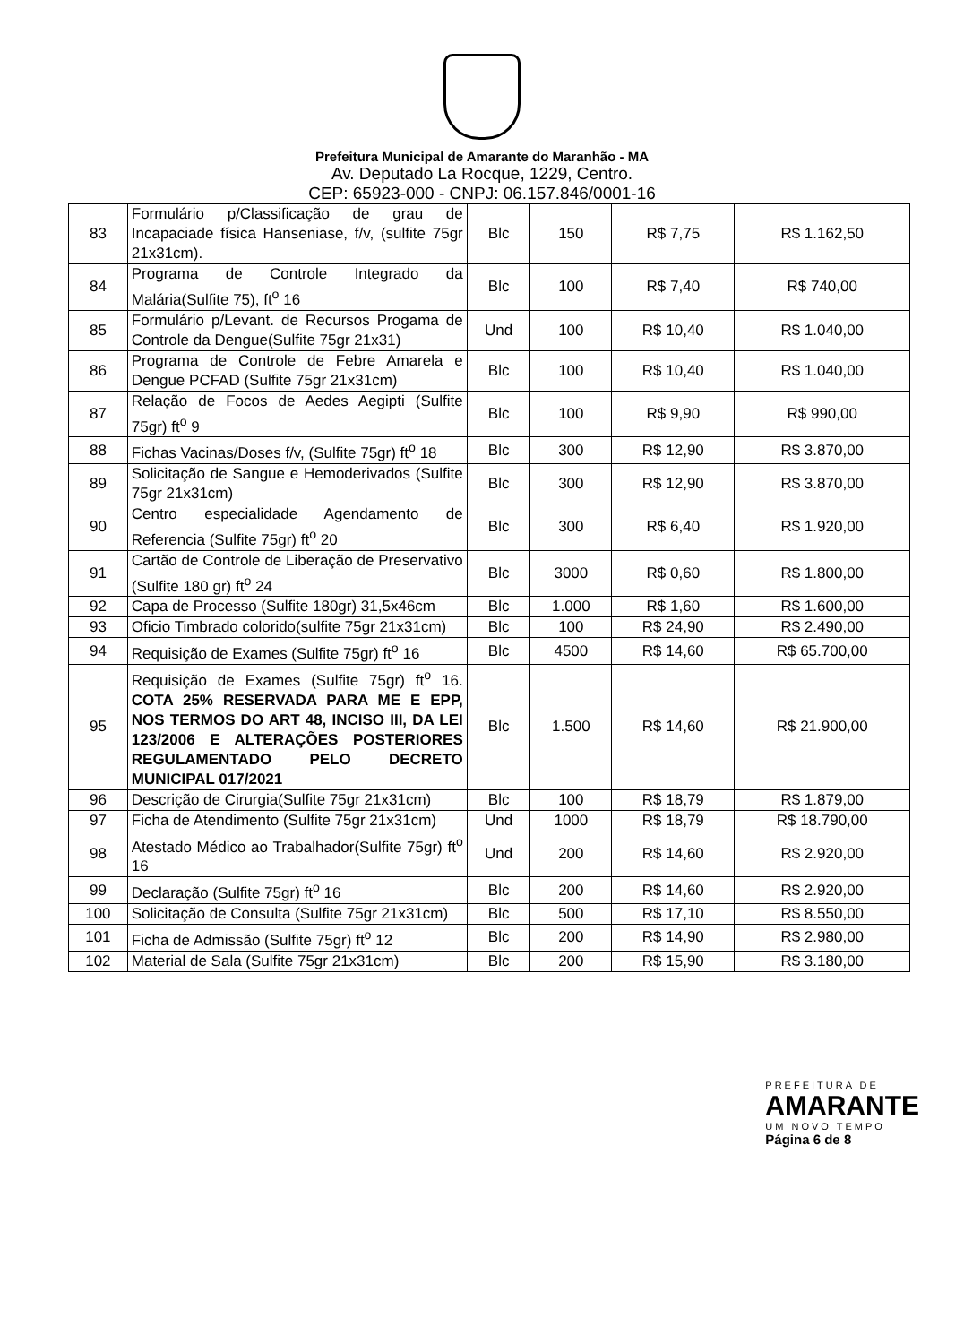Prefeitura Municipal de Amarante do Maranhão - MA
Av. Deputado La Rocque, 1229, Centro.
CEP: 65923-000 - CNPJ: 06.157.846/0001-16
| 83 | Formulário p/Classificação de grau de Incapaciade física Hanseniase, f/v, (sulfite 75gr 21x31cm). | Blc | 150 | R$ 7,75 | R$ 1.162,50 |
| 84 | Programa de Controle Integrado da Malária(Sulfite 75), ft<sup>o</sup> 16 | Blc | 100 | R$ 7,40 | R$ 740,00 |
| 85 | Formulário p/Levant. de Recursos Progama de Controle da Dengue(Sulfite 75gr 21x31) | Und | 100 | R$ 10,40 | R$ 1.040,00 |
| 86 | Programa de Controle de Febre Amarela e Dengue PCFAD (Sulfite 75gr 21x31cm) | Blc | 100 | R$ 10,40 | R$ 1.040,00 |
| 87 | Relação de Focos de Aedes Aegipti (Sulfite 75gr) ft<sup>o</sup> 9 | Blc | 100 | R$ 9,90 | R$ 990,00 |
| 88 | Fichas Vacinas/Doses f/v, (Sulfite 75gr) ft<sup>o</sup> 18 | Blc | 300 | R$ 12,90 | R$ 3.870,00 |
| 89 | Solicitação de Sangue e Hemoderivados (Sulfite 75gr 21x31cm) | Blc | 300 | R$ 12,90 | R$ 3.870,00 |
| 90 | Centro especialidade Agendamento de Referencia (Sulfite 75gr) ft<sup>o</sup> 20 | Blc | 300 | R$ 6,40 | R$ 1.920,00 |
| 91 | Cartão de Controle de Liberação de Preservativo (Sulfite 180 gr) ft<sup>o</sup> 24 | Blc | 3000 | R$ 0,60 | R$ 1.800,00 |
| 92 | Capa de Processo (Sulfite 180gr) 31,5x46cm | Blc | 1.000 | R$ 1,60 | R$ 1.600,00 |
| 93 | Oficio Timbrado colorido(sulfite 75gr 21x31cm) | Blc | 100 | R$ 24,90 | R$ 2.490,00 |
| 94 | Requisição de Exames (Sulfite 75gr) ft<sup>o</sup> 16 | Blc | 4500 | R$ 14,60 | R$ 65.700,00 |
| 95 | Requisição de Exames (Sulfite 75gr) ft<sup>o</sup> 16. COTA 25% RESERVADA PARA ME E EPP, NOS TERMOS DO ART 48, INCISO III, DA LEI 123/2006 E ALTERAÇÕES POSTERIORES REGULAMENTADO PELO DECRETO MUNICIPAL 017/2021 | Blc | 1.500 | R$ 14,60 | R$ 21.900,00 |
| 96 | Descrição de Cirurgia(Sulfite 75gr 21x31cm) | Blc | 100 | R$ 18,79 | R$ 1.879,00 |
| 97 | Ficha de Atendimento (Sulfite 75gr 21x31cm) | Und | 1000 | R$ 18,79 | R$ 18.790,00 |
| 98 | Atestado Médico ao Trabalhador(Sulfite 75gr) ft<sup>o</sup> 16 | Und | 200 | R$ 14,60 | R$ 2.920,00 |
| 99 | Declaração (Sulfite 75gr) ft<sup>o</sup> 16 | Blc | 200 | R$ 14,60 | R$ 2.920,00 |
| 100 | Solicitação de Consulta (Sulfite 75gr 21x31cm) | Blc | 500 | R$ 17,10 | R$ 8.550,00 |
| 101 | Ficha de Admissão (Sulfite 75gr) ft<sup>o</sup> 12 | Blc | 200 | R$ 14,90 | R$ 2.980,00 |
| 102 | Material de Sala (Sulfite 75gr 21x31cm) | Blc | 200 | R$ 15,90 | R$ 3.180,00 |
PREFEITURA DE
AMARANTE
UM NOVO TEMPO
Página 6 de 8